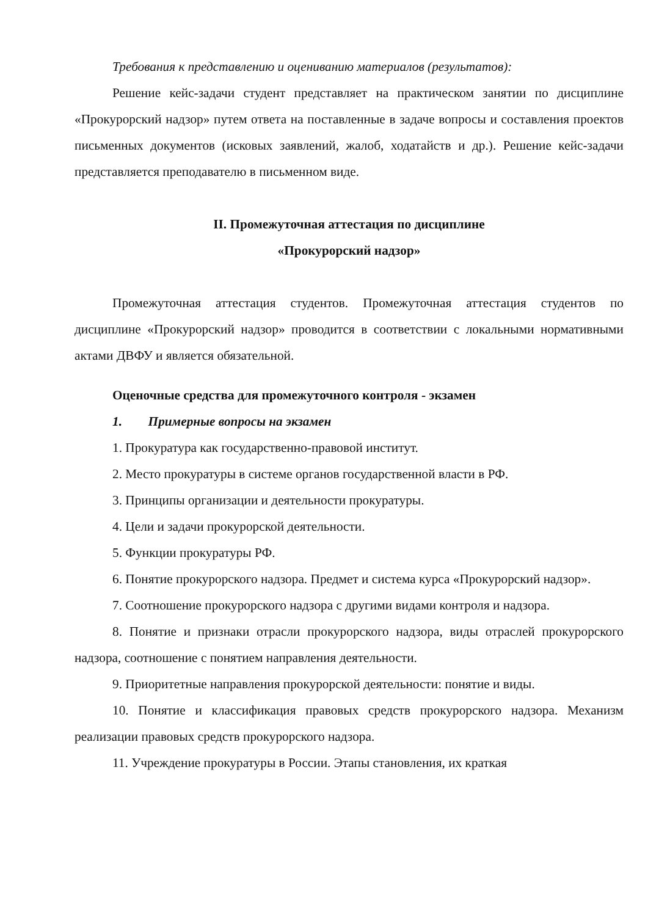Требования к представлению и оцениванию материалов (результатов):
Решение кейс-задачи студент представляет на практическом занятии по дисциплине «Прокурорский надзор» путем ответа на поставленные в задаче вопросы и составления проектов письменных документов (исковых заявлений, жалоб, ходатайств и др.). Решение кейс-задачи представляется преподавателю в письменном виде.
II. Промежуточная аттестация по дисциплине
«Прокурорский надзор»
Промежуточная аттестация студентов. Промежуточная аттестация студентов по дисциплине «Прокурорский надзор» проводится в соответствии с локальными нормативными актами ДВФУ и является обязательной.
Оценочные средства для промежуточного контроля - экзамен
1. Примерные вопросы на экзамен
1. Прокуратура как государственно-правовой институт.
2. Место прокуратуры в системе органов государственной власти в РФ.
3. Принципы организации и деятельности прокуратуры.
4. Цели и задачи прокурорской деятельности.
5. Функции прокуратуры РФ.
6. Понятие прокурорского надзора. Предмет и система курса «Прокурорский надзор».
7. Соотношение прокурорского надзора с другими видами контроля и надзора.
8. Понятие и признаки отрасли прокурорского надзора, виды отраслей прокурорского надзора, соотношение с понятием направления деятельности.
9. Приоритетные направления прокурорской деятельности: понятие и виды.
10. Понятие и классификация правовых средств прокурорского надзора. Механизм реализации правовых средств прокурорского надзора.
11. Учреждение прокуратуры в России. Этапы становления, их краткая